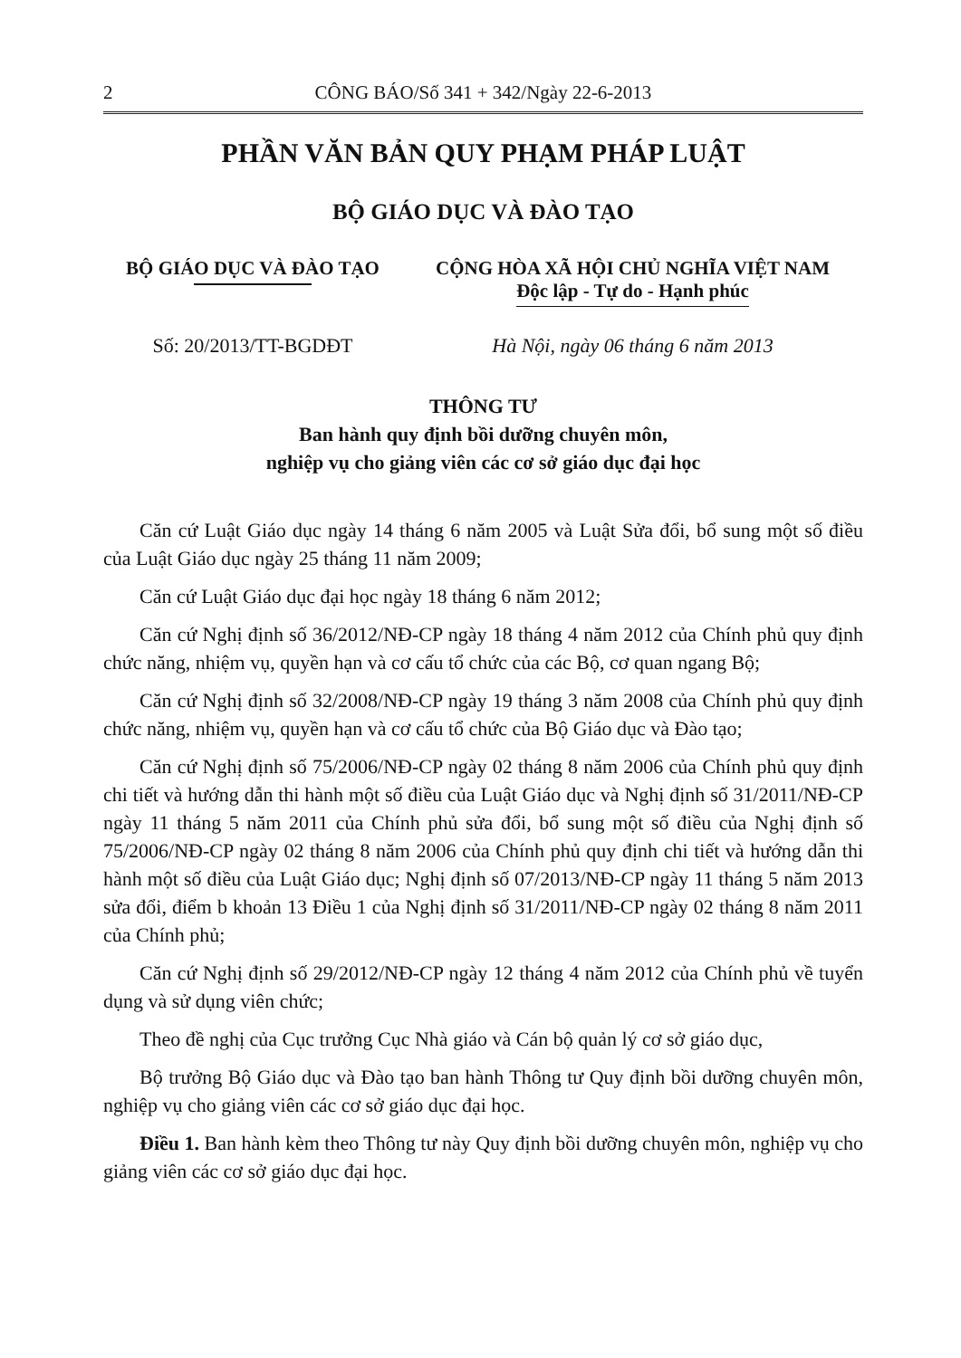2 CÔNG BÁO/Số 341 + 342/Ngày 22-6-2013
PHẦN VĂN BẢN QUY PHẠM PHÁP LUẬT
BỘ GIÁO DỤC VÀ ĐÀO TẠO
BỘ GIÁO DỤC VÀ ĐÀO TẠO CỘNG HÒA XÃ HỘI CHỦ NGHĨA VIỆT NAM
Độc lập - Tự do - Hạnh phúc
Số: 20/2013/TT-BGDĐT Hà Nội, ngày 06 tháng 6 năm 2013
THÔNG TƯ
Ban hành quy định bồi dưỡng chuyên môn,
nghiệp vụ cho giảng viên các cơ sở giáo dục đại học
Căn cứ Luật Giáo dục ngày 14 tháng 6 năm 2005 và Luật Sửa đổi, bổ sung một số điều của Luật Giáo dục ngày 25 tháng 11 năm 2009;
Căn cứ Luật Giáo dục đại học ngày 18 tháng 6 năm 2012;
Căn cứ Nghị định số 36/2012/NĐ-CP ngày 18 tháng 4 năm 2012 của Chính phủ quy định chức năng, nhiệm vụ, quyền hạn và cơ cấu tổ chức của các Bộ, cơ quan ngang Bộ;
Căn cứ Nghị định số 32/2008/NĐ-CP ngày 19 tháng 3 năm 2008 của Chính phủ quy định chức năng, nhiệm vụ, quyền hạn và cơ cấu tổ chức của Bộ Giáo dục và Đào tạo;
Căn cứ Nghị định số 75/2006/NĐ-CP ngày 02 tháng 8 năm 2006 của Chính phủ quy định chi tiết và hướng dẫn thi hành một số điều của Luật Giáo dục và Nghị định số 31/2011/NĐ-CP ngày 11 tháng 5 năm 2011 của Chính phủ sửa đổi, bổ sung một số điều của Nghị định số 75/2006/NĐ-CP ngày 02 tháng 8 năm 2006 của Chính phủ quy định chi tiết và hướng dẫn thi hành một số điều của Luật Giáo dục; Nghị định số 07/2013/NĐ-CP ngày 11 tháng 5 năm 2013 sửa đổi, điểm b khoản 13 Điều 1 của Nghị định số 31/2011/NĐ-CP ngày 02 tháng 8 năm 2011 của Chính phủ;
Căn cứ Nghị định số 29/2012/NĐ-CP ngày 12 tháng 4 năm 2012 của Chính phủ về tuyển dụng và sử dụng viên chức;
Theo đề nghị của Cục trưởng Cục Nhà giáo và Cán bộ quản lý cơ sở giáo dục,
Bộ trưởng Bộ Giáo dục và Đào tạo ban hành Thông tư Quy định bồi dưỡng chuyên môn, nghiệp vụ cho giảng viên các cơ sở giáo dục đại học.
Điều 1. Ban hành kèm theo Thông tư này Quy định bồi dưỡng chuyên môn, nghiệp vụ cho giảng viên các cơ sở giáo dục đại học.